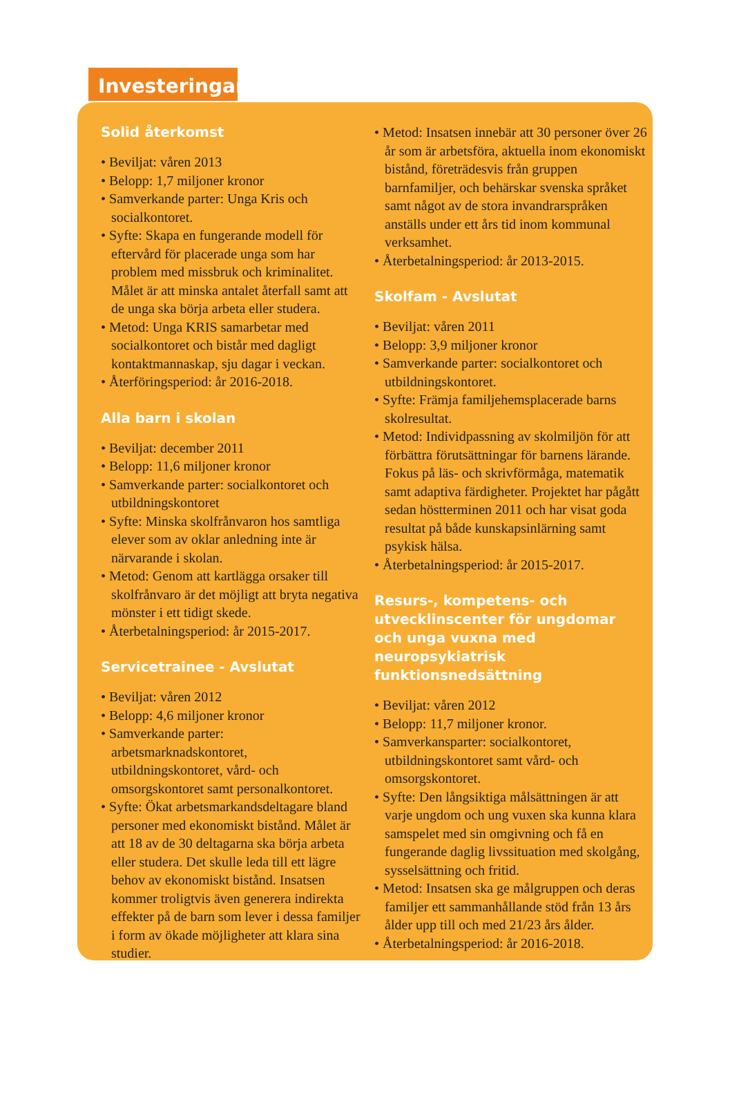Investeringar
Solid återkomst
• Beviljat: våren 2013
• Belopp: 1,7 miljoner kronor
• Samverkande parter: Unga Kris och socialkontoret.
• Syfte: Skapa en fungerande modell för eftervård för placerade unga som har problem med missbruk och kriminalitet. Målet är att minska antalet återfall samt att de unga ska börja arbeta eller studera.
• Metod: Unga KRIS samarbetar med socialkontoret och bistår med dagligt kontaktmannaskap, sju dagar i veckan.
• Återföringsperiod: år 2016-2018.
Alla barn i skolan
• Beviljat: december 2011
• Belopp: 11,6 miljoner kronor
• Samverkande parter: socialkontoret och utbildningskontoret
• Syfte: Minska skolfrånvaron hos samtliga elever som av oklar anledning inte är närvarande i skolan.
• Metod: Genom att kartlägga orsaker till skolfrånvaro är det möjligt att bryta negativa mönster i ett tidigt skede.
• Återbetalningsperiod: år 2015-2017.
Servicetrainee - Avslutat
• Beviljat: våren 2012
• Belopp: 4,6 miljoner kronor
• Samverkande parter: arbetsmarknadskontoret, utbildningskontoret, vård- och omsorgskontoret samt personalkontoret.
• Syfte: Ökat arbetsmarkandsdeltagare bland personer med ekonomiskt bistånd. Målet är att 18 av de 30 deltagarna ska börja arbeta eller studera. Det skulle leda till ett lägre behov av ekonomiskt bistånd. Insatsen kommer troligtvis även generera indirekta effekter på de barn som lever i dessa familjer i form av ökade möjligheter att klara sina studier.
• Metod: Insatsen innebär att 30 personer över 26 år som är arbetsföra, aktuella inom ekonomiskt bistånd, företrädesvis från gruppen barnfamiljer, och behärskar svenska språket samt något av de stora invandrarspråken anställs under ett års tid inom kommunal verksamhet.
• Återbetalningsperiod: år 2013-2015.
Skolfam - Avslutat
• Beviljat: våren 2011
• Belopp: 3,9 miljoner kronor
• Samverkande parter: socialkontoret och utbildningskontoret.
• Syfte: Främja familjehemsplacerade barns skolresultat.
• Metod: Individpassning av skolmiljön för att förbättra förutsättningar för barnens lärande. Fokus på läs- och skrivförmåga, matematik samt adaptiva färdigheter. Projektet har pågått sedan höstterminen 2011 och har visat goda resultat på både kunskapsinlärning samt psykisk hälsa.
• Återbetalningsperiod: år 2015-2017.
Resurs-, kompetens- och utvecklinscenter för ungdomar och unga vuxna med neuropsykiatrisk funktionsnedsättning
• Beviljat: våren 2012
• Belopp: 11,7 miljoner kronor.
• Samverkansparter: socialkontoret, utbildningskontoret samt vård- och omsorgskontoret.
• Syfte: Den långsiktiga målsättningen är att varje ungdom och ung vuxen ska kunna klara samspelet med sin omgivning och få en fungerande daglig livssituation med skolgång, sysselsättning och fritid.
• Metod: Insatsen ska ge målgruppen och deras familjer ett sammanhållande stöd från 13 års ålder upp till och med 21/23 års ålder.
• Återbetalningsperiod: år 2016-2018.